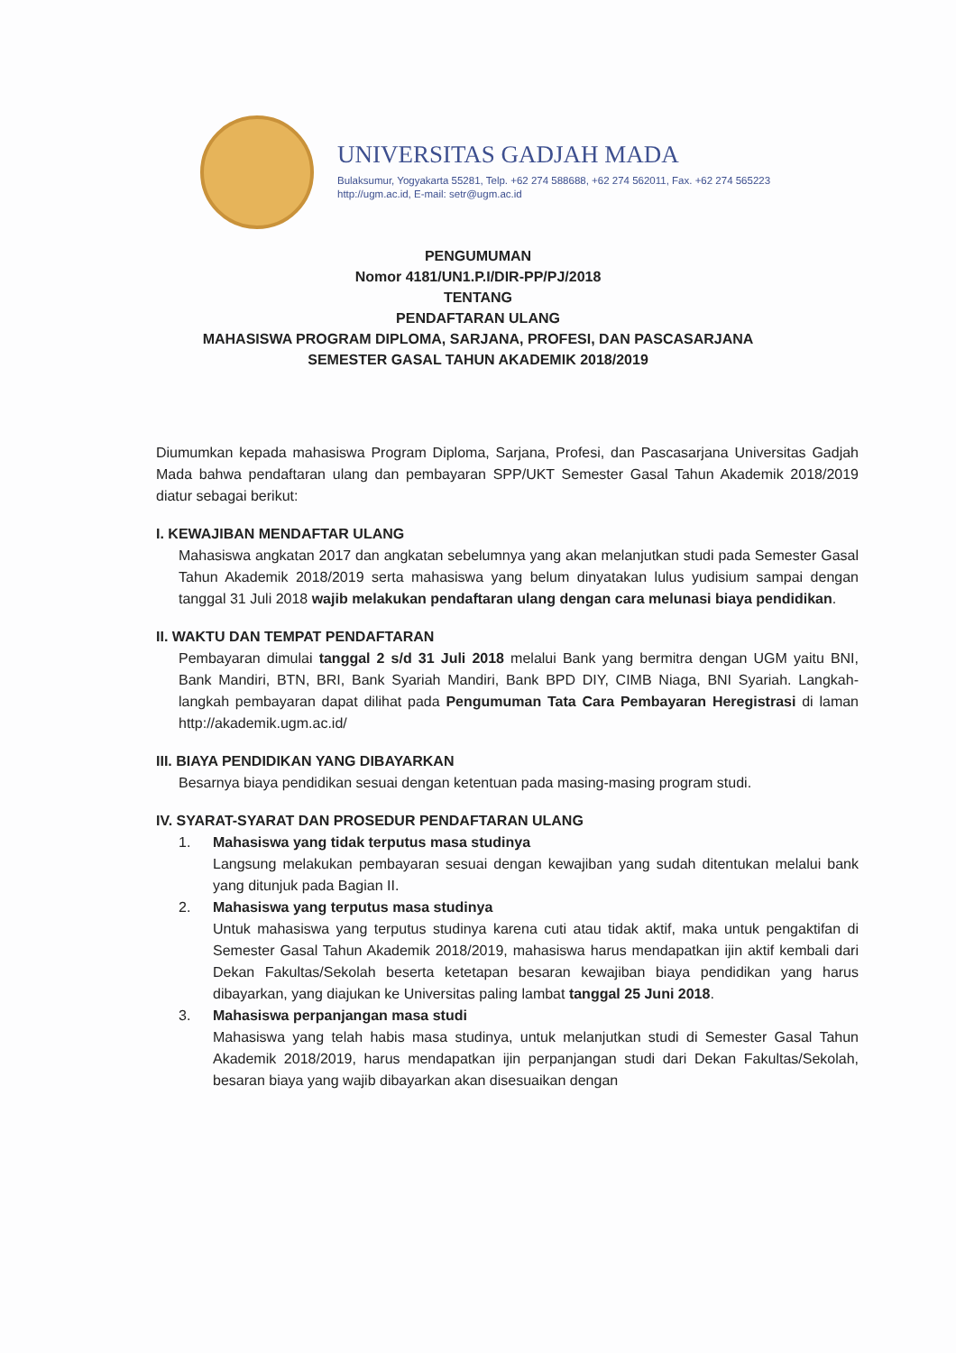UNIVERSITAS GADJAH MADA
Bulaksumur, Yogyakarta 55281, Telp. +62 274 588688, +62 274 562011, Fax. +62 274 565223
http://ugm.ac.id, E-mail: setr@ugm.ac.id
PENGUMUMAN
Nomor 4181/UN1.P.I/DIR-PP/PJ/2018
TENTANG
PENDAFTARAN ULANG
MAHASISWA PROGRAM DIPLOMA, SARJANA, PROFESI, DAN PASCASARJANA
SEMESTER GASAL TAHUN AKADEMIK 2018/2019
Diumumkan kepada mahasiswa Program Diploma, Sarjana, Profesi, dan Pascasarjana Universitas Gadjah Mada bahwa pendaftaran ulang dan pembayaran SPP/UKT Semester Gasal Tahun Akademik 2018/2019 diatur sebagai berikut:
I. KEWAJIBAN MENDAFTAR ULANG
Mahasiswa angkatan 2017 dan angkatan sebelumnya yang akan melanjutkan studi pada Semester Gasal Tahun Akademik 2018/2019 serta mahasiswa yang belum dinyatakan lulus yudisium sampai dengan tanggal 31 Juli 2018 wajib melakukan pendaftaran ulang dengan cara melunasi biaya pendidikan.
II. WAKTU DAN TEMPAT PENDAFTARAN
Pembayaran dimulai tanggal 2 s/d 31 Juli 2018 melalui Bank yang bermitra dengan UGM yaitu BNI, Bank Mandiri, BTN, BRI, Bank Syariah Mandiri, Bank BPD DIY, CIMB Niaga, BNI Syariah. Langkah-langkah pembayaran dapat dilihat pada Pengumuman Tata Cara Pembayaran Heregistrasi di laman http://akademik.ugm.ac.id/
III. BIAYA PENDIDIKAN YANG DIBAYARKAN
Besarnya biaya pendidikan sesuai dengan ketentuan pada masing-masing program studi.
IV. SYARAT-SYARAT DAN PROSEDUR PENDAFTARAN ULANG
1. Mahasiswa yang tidak terputus masa studinya
Langsung melakukan pembayaran sesuai dengan kewajiban yang sudah ditentukan melalui bank yang ditunjuk pada Bagian II.
2. Mahasiswa yang terputus masa studinya
Untuk mahasiswa yang terputus studinya karena cuti atau tidak aktif, maka untuk pengaktifan di Semester Gasal Tahun Akademik 2018/2019, mahasiswa harus mendapatkan ijin aktif kembali dari Dekan Fakultas/Sekolah beserta ketetapan besaran kewajiban biaya pendidikan yang harus dibayarkan, yang diajukan ke Universitas paling lambat tanggal 25 Juni 2018.
3. Mahasiswa perpanjangan masa studi
Mahasiswa yang telah habis masa studinya, untuk melanjutkan studi di Semester Gasal Tahun Akademik 2018/2019, harus mendapatkan ijin perpanjangan studi dari Dekan Fakultas/Sekolah, besaran biaya yang wajib dibayarkan akan disesuaikan dengan